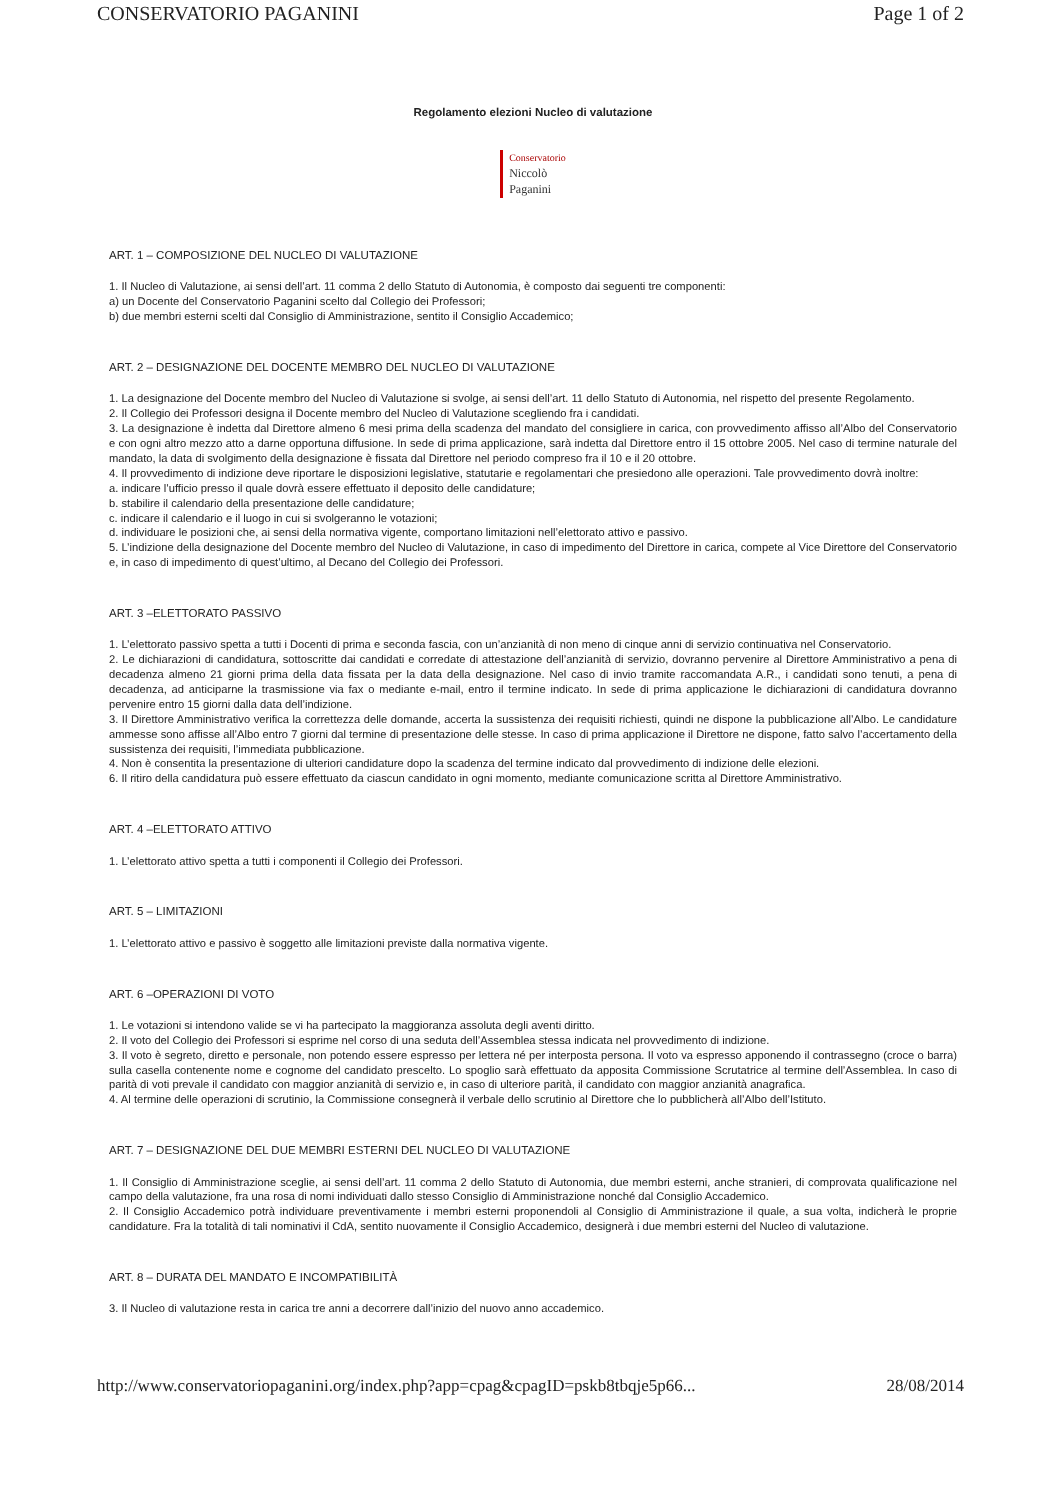CONSERVATORIO PAGANINI Page 1 of 2
Regolamento elezioni Nucleo di valutazione
Conservatorio
Niccolò
Paganini
ART. 1 – COMPOSIZIONE DEL NUCLEO DI VALUTAZIONE
1. Il Nucleo di Valutazione, ai sensi dell’art. 11 comma 2 dello Statuto di Autonomia, è composto dai seguenti tre componenti:
a) un Docente del Conservatorio Paganini scelto dal Collegio dei Professori;
b) due membri esterni scelti dal Consiglio di Amministrazione, sentito il Consiglio Accademico;
ART. 2 – DESIGNAZIONE DEL DOCENTE MEMBRO DEL NUCLEO DI VALUTAZIONE
1. La designazione del Docente membro del Nucleo di Valutazione si svolge, ai sensi dell’art. 11 dello Statuto di Autonomia, nel rispetto del presente Regolamento.
2. Il Collegio dei Professori designa il Docente membro del Nucleo di Valutazione scegliendo fra i candidati.
3. La designazione è indetta dal Direttore almeno 6 mesi prima della scadenza del mandato del consigliere in carica, con provvedimento affisso all’Albo del Conservatorio e con ogni altro mezzo atto a darne opportuna diffusione. In sede di prima applicazione, sarà indetta dal Direttore entro il 15 ottobre 2005. Nel caso di termine naturale del mandato, la data di svolgimento della designazione è fissata dal Direttore nel periodo compreso fra il 10 e il 20 ottobre.
4. Il provvedimento di indizione deve riportare le disposizioni legislative, statutarie e regolamentari che presiedono alle operazioni. Tale provvedimento dovrà inoltre:
a. indicare l’ufficio presso il quale dovrà essere effettuato il deposito delle candidature;
b. stabilire il calendario della presentazione delle candidature;
c. indicare il calendario e il luogo in cui si svolgeranno le votazioni;
d. individuare le posizioni che, ai sensi della normativa vigente, comportano limitazioni nell’elettorato attivo e passivo.
5. L’indizione della designazione del Docente membro del Nucleo di Valutazione, in caso di impedimento del Direttore in carica, compete al Vice Direttore del Conservatorio e, in caso di impedimento di quest’ultimo, al Decano del Collegio dei Professori.
ART. 3 –ELETTORATO PASSIVO
1. L’elettorato passivo spetta a tutti i Docenti di prima e seconda fascia, con un’anzianità di non meno di cinque anni di servizio continuativa nel Conservatorio.
2. Le dichiarazioni di candidatura, sottoscritte dai candidati e corredate di attestazione dell’anzianità di servizio, dovranno pervenire al Direttore Amministrativo a pena di decadenza almeno 21 giorni prima della data fissata per la data della designazione. Nel caso di invio tramite raccomandata A.R., i candidati sono tenuti, a pena di decadenza, ad anticiparne la trasmissione via fax o mediante e-mail, entro il termine indicato. In sede di prima applicazione le dichiarazioni di candidatura dovranno pervenire entro 15 giorni dalla data dell’indizione.
3. Il Direttore Amministrativo verifica la correttezza delle domande, accerta la sussistenza dei requisiti richiesti, quindi ne dispone la pubblicazione all’Albo. Le candidature ammesse sono affisse all’Albo entro 7 giorni dal termine di presentazione delle stesse. In caso di prima applicazione il Direttore ne dispone, fatto salvo l’accertamento della sussistenza dei requisiti, l’immediata pubblicazione.
4. Non è consentita la presentazione di ulteriori candidature dopo la scadenza del termine indicato dal provvedimento di indizione delle elezioni.
6. Il ritiro della candidatura può essere effettuato da ciascun candidato in ogni momento, mediante comunicazione scritta al Direttore Amministrativo.
ART. 4 –ELETTORATO ATTIVO
1. L’elettorato attivo spetta a tutti i componenti il Collegio dei Professori.
ART. 5 – LIMITAZIONI
1. L’elettorato attivo e passivo è soggetto alle limitazioni previste dalla normativa vigente.
ART. 6 –OPERAZIONI DI VOTO
1. Le votazioni si intendono valide se vi ha partecipato la maggioranza assoluta degli aventi diritto.
2. Il voto del Collegio dei Professori si esprime nel corso di una seduta dell’Assemblea stessa indicata nel provvedimento di indizione.
3. Il voto è segreto, diretto e personale, non potendo essere espresso per lettera né per interposta persona. Il voto va espresso apponendo il contrassegno (croce o barra) sulla casella contenente nome e cognome del candidato prescelto. Lo spoglio sarà effettuato da apposita Commissione Scrutatrice al termine dell’Assemblea. In caso di parità di voti prevale il candidato con maggior anzianità di servizio e, in caso di ulteriore parità, il candidato con maggior anzianità anagrafica.
4. Al termine delle operazioni di scrutinio, la Commissione consegnerà il verbale dello scrutinio al Direttore che lo pubblicherà all’Albo dell’Istituto.
ART. 7 – DESIGNAZIONE DEL DUE MEMBRI ESTERNI DEL NUCLEO DI VALUTAZIONE
1. Il Consiglio di Amministrazione sceglie, ai sensi dell’art. 11 comma 2 dello Statuto di Autonomia, due membri esterni, anche stranieri, di comprovata qualificazione nel campo della valutazione, fra una rosa di nomi individuati dallo stesso Consiglio di Amministrazione nonché dal Consiglio Accademico.
2. Il Consiglio Accademico potrà individuare preventivamente i membri esterni proponendoli al Consiglio di Amministrazione il quale, a sua volta, indicherà le proprie candidature. Fra la totalità di tali nominativi il CdA, sentito nuovamente il Consiglio Accademico, designerà i due membri esterni del Nucleo di valutazione.
ART. 8 – DURATA DEL MANDATO E INCOMPATIBILITÀ
3. Il Nucleo di valutazione resta in carica tre anni a decorrere dall’inizio del nuovo anno accademico.
http://www.conservatoriopaganini.org/index.php?app=cpag&cpagID=pskb8tbqje5p66... 28/08/2014